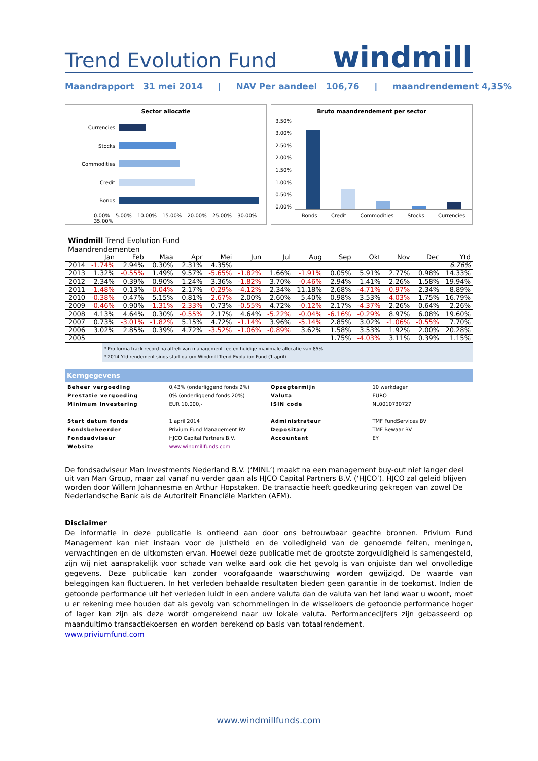Trend Evolution Fund
windmill
Maandrapport 31 mei 2014 | NAV Per aandeel 106,76 | maandrendement 4,35%
Sector allocatie
Currencies
Stocks
Commodities
Credit
Bonds
0.00% 5.00% 10.00% 15.00% 20.00% 25.00% 30.00% 35.00%
Bruto maandrendement per sector
3.50%
3.00%
2.50%
2.00%
1.50%
1.00%
0.50%
0.00%
Bonds Credit Commodities Stocks Currencies
Windmill Trend Evolution Fund
Maandrendementen
| | Jan | Feb | Maa | Apr | Mei | Jun | Jul | Aug | Sep | Okt | Nov | Dec | Ytd |
| --- | --- | --- | --- | --- | --- | --- | --- | --- | --- | --- | --- | --- | --- |
| 2014 | -1.74% | 2.94% | 0.30% | 2.31% | 4.35% | | | | | | | | 6.76% |
| 2013 | 1.32% | -0.55% | 1.49% | 9.57% | -5.65% | -1.82% | 1.66% | -1.91% | 0.05% | 5.91% | 2.77% | 0.98% | 14.33% |
| 2012 | 2.34% | 0.39% | 0.90% | 1.24% | 3.36% | -1.82% | 3.70% | -0.46% | 2.94% | 1.41% | 2.26% | 1.58% | 19.94% |
| 2011 | -1.48% | 0.13% | -0.04% | 2.17% | -0.29% | -4.12% | 2.34% | 11.18% | 2.68% | -4.71% | -0.97% | 2.34% | 8.89% |
| 2010 | -0.38% | 0.47% | 5.15% | 0.81% | -2.67% | 2.00% | 2.60% | 5.40% | 0.98% | 3.53% | -4.03% | 1.75% | 16.79% |
| 2009 | -0.46% | 0.90% | -1.31% | -2.33% | 0.73% | -0.55% | 4.72% | -0.12% | 2.17% | -4.37% | 2.26% | 0.64% | 2.26% |
| 2008 | 4.13% | 4.64% | 0.30% | -0.55% | 2.17% | 4.64% | -5.22% | -0.04% | -6.16% | -0.29% | 8.97% | 6.08% | 19.60% |
| 2007 | 0.73% | -3.01% | -1.82% | 5.15% | 4.72% | -1.14% | 3.96% | -5.14% | 2.85% | 3.02% | -1.06% | -0.55% | 7.70% |
| 2006 | 3.02% | 2.85% | 0.39% | 4.72% | -3.52% | -1.06% | -0.89% | 3.62% | 1.58% | 3.53% | 1.92% | 2.00% | 20.28% |
| 2005 | | | | | | | | | 1.75% | -4.03% | 3.11% | 0.39% | 1.15% |
* Pro forma track record na aftrek van management fee en huidige maximale allocatie van 85%
* 2014 Ytd rendement sinds start datum Windmill Trend Evolution Fund (1 april)
Kerngegevens
| Beheer vergoeding | 0,43% (onderliggend fonds 2%) | Opzegtermijn | 10 werkdagen |
| Prestatie vergoeding | 0% (onderliggend fonds 20%) | Valuta | EURO |
| Minimum Investering | EUR 10.000,- | ISIN code | NL0010730727 |
| Start datum fonds | 1 april 2014 | Administrateur | TMF FundServices BV |
| Fondsbeheerder | Privium Fund Management BV | Depositary | TMF Bewaar BV |
| Fondsadviseur | HJCO Capital Partners B.V. | Accountant | EY |
| Website | www.windmillfunds.com | | |
De fondsadviseur Man Investments Nederland B.V. (‘MINL’) maakt na een management buy-out niet langer deel uit van Man Group, maar zal vanaf nu verder gaan als HJCO Capital Partners B.V. (‘HJCO’). HJCO zal geleid blijven worden door Willem Johannesma en Arthur Hopstaken. De transactie heeft goedkeuring gekregen van zowel De Nederlandsche Bank als de Autoriteit Financiële Markten (AFM).
Disclaimer
De informatie in deze publicatie is ontleend aan door ons betrouwbaar geachte bronnen. Privium Fund Management kan niet instaan voor de juistheid en de volledigheid van de genoemde feiten, meningen, verwachtingen en de uitkomsten ervan. Hoewel deze publicatie met de grootste zorgvuldigheid is samengesteld, zijn wij niet aansprakelijk voor schade van welke aard ook die het gevolg is van onjuiste dan wel onvolledige gegevens. Deze publicatie kan zonder voorafgaande waarschuwing worden gewijzigd. De waarde van beleggingen kan fluctueren. In het verleden behaalde resultaten bieden geen garantie in de toekomst. Indien de getoonde performance uit het verleden luidt in een andere valuta dan de valuta van het land waar u woont, moet u er rekening mee houden dat als gevolg van schommelingen in de wisselkoers de getoonde performance hoger of lager kan zijn als deze wordt omgerekend naar uw lokale valuta. Performancecijfers zijn gebasseerd op maandultimo transactiekoersen en worden berekend op basis van totaalrendement.
www.priviumfund.com
www.windmillfunds.com